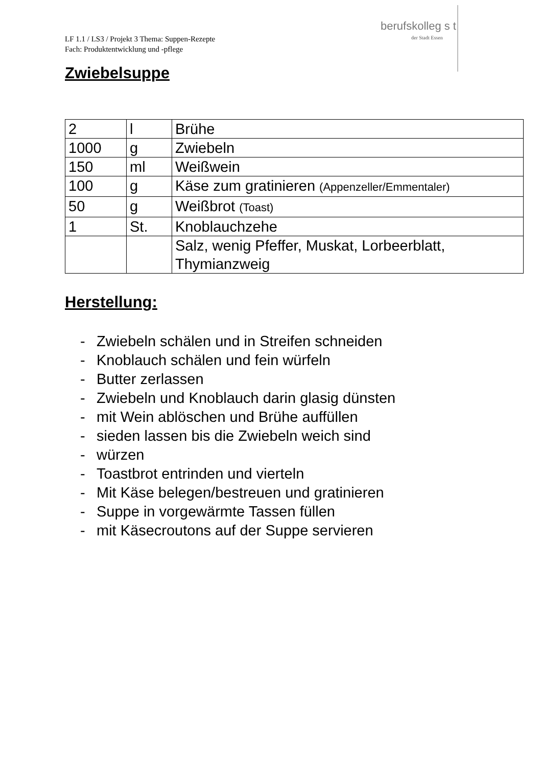LF 1.1 / LS3 / Projekt 3 Thema: Suppen-Rezepte
Fach: Produktentwicklung und -pflege
berufskolleg s t
der Stadt Essen
Zwiebelsuppe
| 2 | l | Brühe |
| 1000 | g | Zwiebeln |
| 150 | ml | Weißwein |
| 100 | g | Käse zum gratinieren (Appenzeller/Emmentaler) |
| 50 | g | Weißbrot (Toast) |
| 1 | St. | Knoblauchzehe |
| | | Salz, wenig Pfeffer, Muskat, Lorbeerblatt, Thymianzweig |
Herstellung:
- Zwiebeln schälen und in Streifen schneiden
- Knoblauch schälen und fein würfeln
- Butter zerlassen
- Zwiebeln und Knoblauch darin glasig dünsten
- mit Wein ablöschen und Brühe auffüllen
- sieden lassen bis die Zwiebeln weich sind
- würzen
- Toastbrot entrinden und vierteln
- Mit Käse belegen/bestreuen und gratinieren
- Suppe in vorgewärmte Tassen füllen
- mit Käsecroutons auf der Suppe servieren